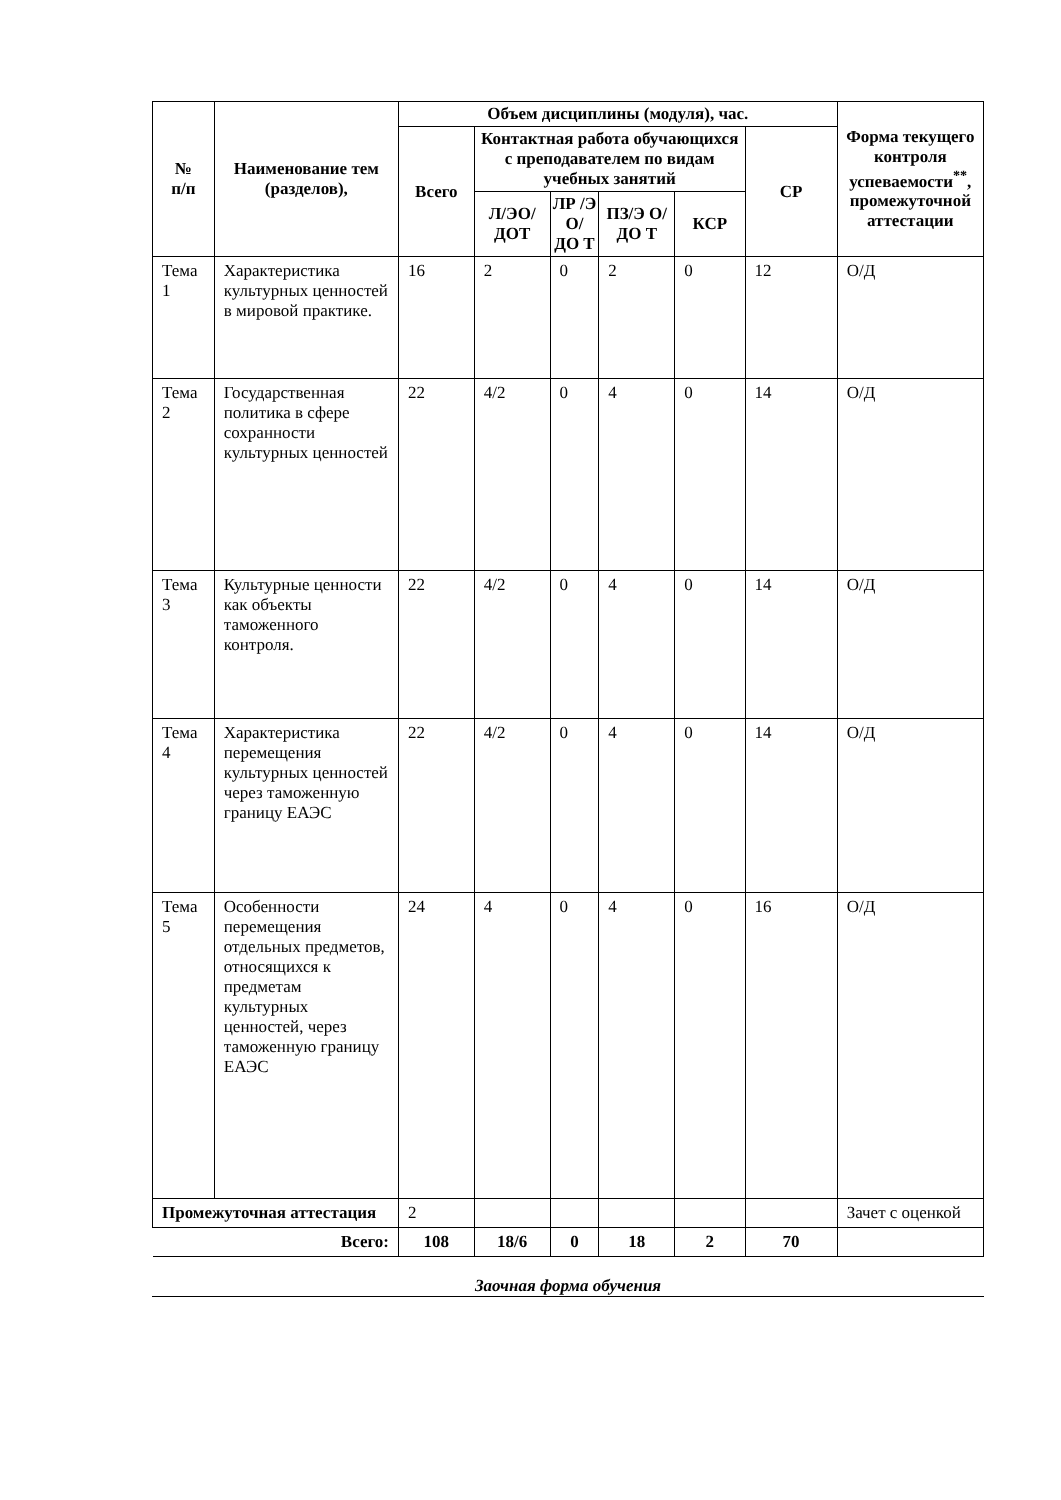| № п/п | Наименование тем (разделов), | Объем дисциплины (модуля), час. | | | | | | Форма текущего контроля успеваемости<sup>**</sup>, промежуточной аттестации |
| --- | --- | --- | --- | --- | --- | --- | --- | --- |
| | | Всего | Контактная работа обучающихся с преподавателем по видам учебных занятий | | | | СР | |
| | | | Л/ЭО/ ДОТ | ЛР /Э О/ ДО Т | ПЗ/Э О/ДО Т | КСР | | |
| Тема 1 | Характеристика культурных ценностей в мировой практике. | 16 | 2 | 0 | 2 | 0 | 12 | О/Д |
| Тема 2 | Государственная политика в сфере сохранности культурных ценностей | 22 | 4/2 | 0 | 4 | 0 | 14 | О/Д |
| Тема 3 | Культурные ценности как объекты таможенного контроля. | 22 | 4/2 | 0 | 4 | 0 | 14 | О/Д |
| Тема 4 | Характеристика перемещения культурных ценностей через таможенную границу ЕАЭС | 22 | 4/2 | 0 | 4 | 0 | 14 | О/Д |
| Тема 5 | Особенности перемещения отдельных предметов, относящихся к предметам культурных ценностей, через таможенную границу ЕАЭС | 24 | 4 | 0 | 4 | 0 | 16 | О/Д |
| Промежуточная аттестация | | 2 | | | | | | Зачет с оценкой |
| Всего: | | 108 | 18/6 | 0 | 18 | 2 | 70 | |
Заочная форма обучения